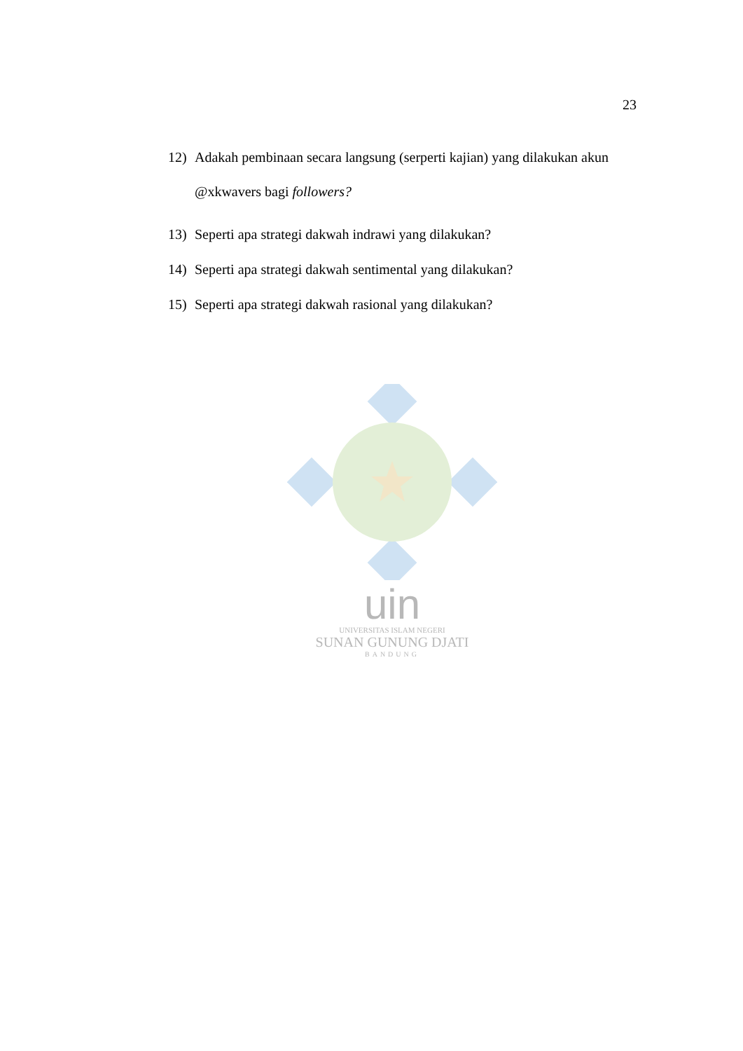23
12) Adakah pembinaan secara langsung (serperti kajian) yang dilakukan akun @xkwavers bagi followers?
13) Seperti apa strategi dakwah indrawi yang dilakukan?
14) Seperti apa strategi dakwah sentimental yang dilakukan?
15) Seperti apa strategi dakwah rasional yang dilakukan?
uin
UNIVERSITAS ISLAM NEGERI
SUNAN GUNUNG DJATI
BANDUNG